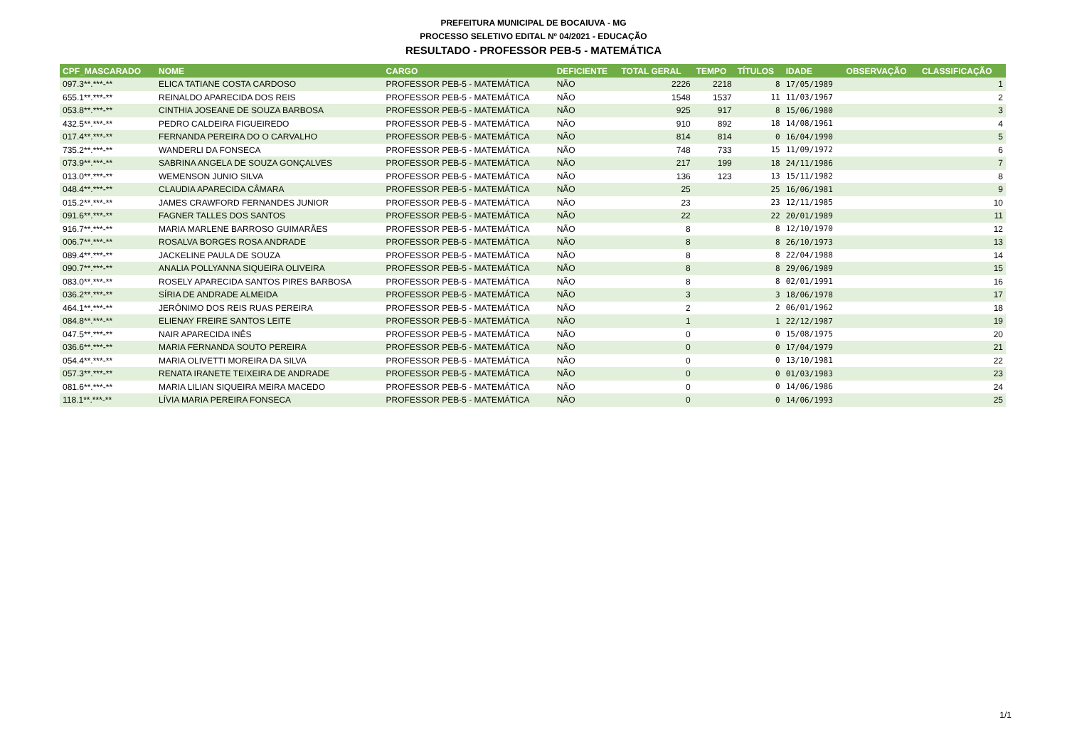PREFEITURA MUNICIPAL DE BOCAIUVA - MG
PROCESSO SELETIVO EDITAL Nº 04/2021 - EDUCAÇÃO
RESULTADO - PROFESSOR PEB-5 - MATEMÁTICA
| CPF_MASCARADO | NOME | CARGO | DEFICIENTE | TOTAL GERAL | TEMPO | TÍTULOS | IDADE | OBSERVAÇÃO | CLASSIFICAÇÃO |
| --- | --- | --- | --- | --- | --- | --- | --- | --- | --- |
| 097.3**.***-** | ELICA TATIANE COSTA CARDOSO | PROFESSOR PEB-5 - MATEMÁTICA | NÃO | 2226 | 2218 | 8 | 17/05/1989 | | 1 |
| 655.1**.***-** | REINALDO APARECIDA DOS REIS | PROFESSOR PEB-5 - MATEMÁTICA | NÃO | 1548 | 1537 | 11 | 11/03/1967 | | 2 |
| 053.8**.***-** | CINTHIA JOSEANE DE SOUZA BARBOSA | PROFESSOR PEB-5 - MATEMÁTICA | NÃO | 925 | 917 | 8 | 15/06/1980 | | 3 |
| 432.5**.***-** | PEDRO CALDEIRA FIGUEIREDO | PROFESSOR PEB-5 - MATEMÁTICA | NÃO | 910 | 892 | 18 | 14/08/1961 | | 4 |
| 017.4**.***-** | FERNANDA PEREIRA DO O CARVALHO | PROFESSOR PEB-5 - MATEMÁTICA | NÃO | 814 | 814 | 0 | 16/04/1990 | | 5 |
| 735.2**.***-** | WANDERLI DA FONSECA | PROFESSOR PEB-5 - MATEMÁTICA | NÃO | 748 | 733 | 15 | 11/09/1972 | | 6 |
| 073.9**.***-** | SABRINA ANGELA DE SOUZA GONÇALVES | PROFESSOR PEB-5 - MATEMÁTICA | NÃO | 217 | 199 | 18 | 24/11/1986 | | 7 |
| 013.0**.***-** | WEMENSON JUNIO SILVA | PROFESSOR PEB-5 - MATEMÁTICA | NÃO | 136 | 123 | 13 | 15/11/1982 | | 8 |
| 048.4**.***-** | CLAUDIA APARECIDA CÂMARA | PROFESSOR PEB-5 - MATEMÁTICA | NÃO | 25 | | 25 | 16/06/1981 | | 9 |
| 015.2**.***-** | JAMES CRAWFORD FERNANDES JUNIOR | PROFESSOR PEB-5 - MATEMÁTICA | NÃO | 23 | | 23 | 12/11/1985 | | 10 |
| 091.6**.***-** | FAGNER TALLES DOS SANTOS | PROFESSOR PEB-5 - MATEMÁTICA | NÃO | 22 | | 22 | 20/01/1989 | | 11 |
| 916.7**.***-** | MARIA MARLENE BARROSO GUIMARÃES | PROFESSOR PEB-5 - MATEMÁTICA | NÃO | 8 | | 8 | 12/10/1970 | | 12 |
| 006.7**.***-** | ROSALVA BORGES ROSA ANDRADE | PROFESSOR PEB-5 - MATEMÁTICA | NÃO | 8 | | 8 | 26/10/1973 | | 13 |
| 089.4**.***-** | JACKELINE PAULA DE SOUZA | PROFESSOR PEB-5 - MATEMÁTICA | NÃO | 8 | | 8 | 22/04/1988 | | 14 |
| 090.7**.***-** | ANALIA POLLYANNA SIQUEIRA OLIVEIRA | PROFESSOR PEB-5 - MATEMÁTICA | NÃO | 8 | | 8 | 29/06/1989 | | 15 |
| 083.0**.***-** | ROSELY APARECIDA SANTOS PIRES BARBOSA | PROFESSOR PEB-5 - MATEMÁTICA | NÃO | 8 | | 8 | 02/01/1991 | | 16 |
| 036.2**.***-** | SÍRIA DE ANDRADE ALMEIDA | PROFESSOR PEB-5 - MATEMÁTICA | NÃO | 3 | | 3 | 18/06/1978 | | 17 |
| 464.1**.***-** | JERÔNIMO DOS REIS RUAS PEREIRA | PROFESSOR PEB-5 - MATEMÁTICA | NÃO | 2 | | 2 | 06/01/1962 | | 18 |
| 084.8**.***-** | ELIENAY FREIRE SANTOS LEITE | PROFESSOR PEB-5 - MATEMÁTICA | NÃO | 1 | | 1 | 22/12/1987 | | 19 |
| 047.5**.***-** | NAIR APARECIDA INÊS | PROFESSOR PEB-5 - MATEMÁTICA | NÃO | 0 | | 0 | 15/08/1975 | | 20 |
| 036.6**.***-** | MARIA FERNANDA SOUTO PEREIRA | PROFESSOR PEB-5 - MATEMÁTICA | NÃO | 0 | | 0 | 17/04/1979 | | 21 |
| 054.4**.***-** | MARIA OLIVETTI MOREIRA DA SILVA | PROFESSOR PEB-5 - MATEMÁTICA | NÃO | 0 | | 0 | 13/10/1981 | | 22 |
| 057.3**.***-** | RENATA IRANETE TEIXEIRA DE ANDRADE | PROFESSOR PEB-5 - MATEMÁTICA | NÃO | 0 | | 0 | 01/03/1983 | | 23 |
| 081.6**.***-** | MARIA LILIAN SIQUEIRA MEIRA MACEDO | PROFESSOR PEB-5 - MATEMÁTICA | NÃO | 0 | | 0 | 14/06/1986 | | 24 |
| 118.1**.***-** | LÍVIA MARIA PEREIRA FONSECA | PROFESSOR PEB-5 - MATEMÁTICA | NÃO | 0 | | 0 | 14/06/1993 | | 25 |
1/1